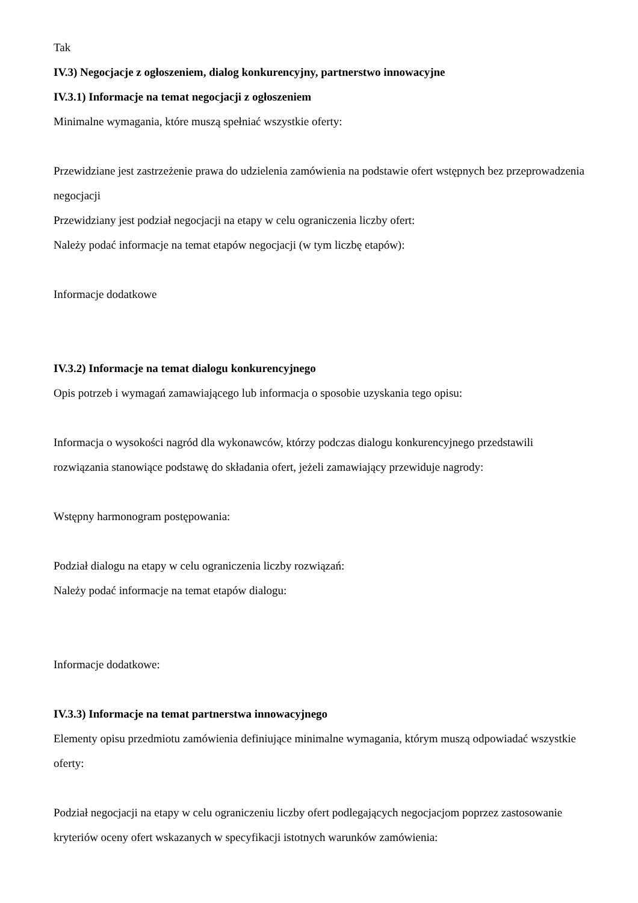Tak
IV.3) Negocjacje z ogłoszeniem, dialog konkurencyjny, partnerstwo innowacyjne
IV.3.1) Informacje na temat negocjacji z ogłoszeniem
Minimalne wymagania, które muszą spełniać wszystkie oferty:
Przewidziane jest zastrzeżenie prawa do udzielenia zamówienia na podstawie ofert wstępnych bez przeprowadzenia negocjacji
Przewidziany jest podział negocjacji na etapy w celu ograniczenia liczby ofert:
Należy podać informacje na temat etapów negocjacji (w tym liczbę etapów):
Informacje dodatkowe
IV.3.2) Informacje na temat dialogu konkurencyjnego
Opis potrzeb i wymagań zamawiającego lub informacja o sposobie uzyskania tego opisu:
Informacja o wysokości nagród dla wykonawców, którzy podczas dialogu konkurencyjnego przedstawili rozwiązania stanowiące podstawę do składania ofert, jeżeli zamawiający przewiduje nagrody:
Wstępny harmonogram postępowania:
Podział dialogu na etapy w celu ograniczenia liczby rozwiązań:
Należy podać informacje na temat etapów dialogu:
Informacje dodatkowe:
IV.3.3) Informacje na temat partnerstwa innowacyjnego
Elementy opisu przedmiotu zamówienia definiujące minimalne wymagania, którym muszą odpowiadać wszystkie oferty:
Podział negocjacji na etapy w celu ograniczeniu liczby ofert podlegających negocjacjom poprzez zastosowanie kryteriów oceny ofert wskazanych w specyfikacji istotnych warunków zamówienia: